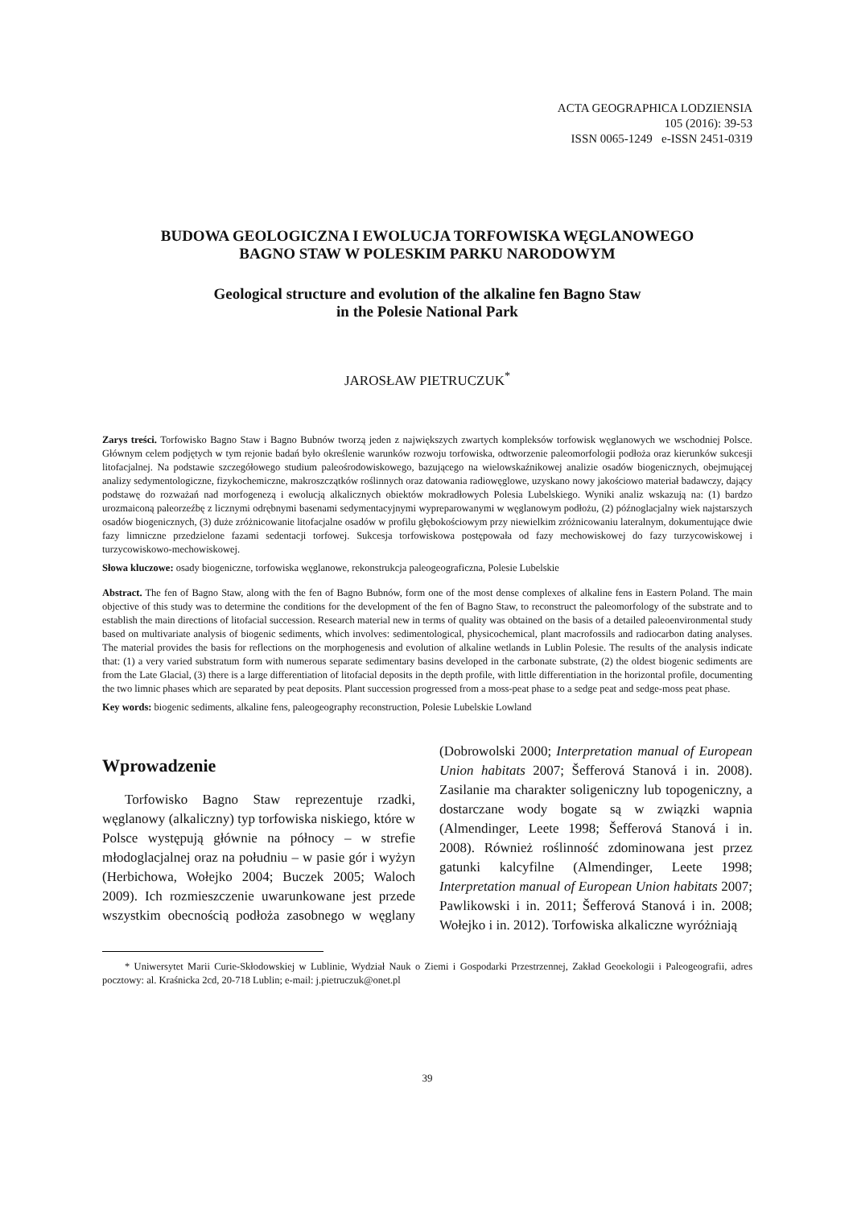ACTA GEOGRAPHICA LODZIENSIA
105 (2016): 39-53
ISSN 0065-1249 e-ISSN 2451-0319
BUDOWA GEOLOGICZNA I EWOLUCJA TORFOWISKA WĘGLANOWEGO
BAGNO STAW W POLESKIM PARKU NARODOWYM
Geological structure and evolution of the alkaline fen Bagno Staw
in the Polesie National Park
JAROSŁAW PIETRUCZUK<sup>*</sup>
Zarys treści. Torfowisko Bagno Staw i Bagno Bubnów tworzą jeden z największych zwartych kompleksów torfowisk węglanowych we wschodniej Polsce. Głównym celem podjętych w tym rejonie badań było określenie warunków rozwoju torfowiska, odtworzenie paleomorfologii podłoża oraz kierunków sukcesji litofacjalnej. Na podstawie szczegółowego studium paleośrodowiskowego, bazującego na wielowskaźnikowej analizie osadów biogenicznych, obejmującej analizy sedymentologiczne, fizykochemiczne, makroszczątków roślinnych oraz datowania radiowęglowe, uzyskano nowy jakościowo materiał badawczy, dający podstawę do rozważań nad morfogenezą i ewolucją alkalicznych obiektów mokradłowych Polesia Lubelskiego. Wyniki analiz wskazują na: (1) bardzo urozmaiconą paleorzeźbę z licznymi odrębnymi basenami sedymentacyjnymi wypreparowanymi w węglanowym podłożu, (2) późnoglacjalny wiek najstarszych osadów biogenicznych, (3) duże zróżnicowanie litofacjalne osadów w profilu głębokościowym przy niewielkim zróżnicowaniu lateralnym, dokumentujące dwie fazy limniczne przedzielone fazami sedentacji torfowej. Sukcesja torfowiskowa postępowała od fazy mechowiskowej do fazy turzycowiskowej i turzycowiskowo-mechowiskowej.
Słowa kluczowe: osady biogeniczne, torfowiska węglanowe, rekonstrukcja paleogeograficzna, Polesie Lubelskie
Abstract. The fen of Bagno Staw, along with the fen of Bagno Bubnów, form one of the most dense complexes of alkaline fens in Eastern Poland. The main objective of this study was to determine the conditions for the development of the fen of Bagno Staw, to reconstruct the paleomorfology of the substrate and to establish the main directions of litofacial succession. Research material new in terms of quality was obtained on the basis of a detailed paleoenvironmental study based on multivariate analysis of biogenic sediments, which involves: sedimentological, physicochemical, plant macrofossils and radiocarbon dating analyses. The material provides the basis for reflections on the morphogenesis and evolution of alkaline wetlands in Lublin Polesie. The results of the analysis indicate that: (1) a very varied substratum form with numerous separate sedimentary basins developed in the carbonate substrate, (2) the oldest biogenic sediments are from the Late Glacial, (3) there is a large differentiation of litofacial deposits in the depth profile, with little differentiation in the horizontal profile, documenting the two limnic phases which are separated by peat deposits. Plant succession progressed from a moss-peat phase to a sedge peat and sedge-moss peat phase.
Key words: biogenic sediments, alkaline fens, paleogeography reconstruction, Polesie Lubelskie Lowland
Wprowadzenie
Torfowisko Bagno Staw reprezentuje rzadki, węglanowy (alkaliczny) typ torfowiska niskiego, które w Polsce występują głównie na północy – w strefie młodoglacjalnej oraz na południu – w pasie gór i wyżyn (Herbichowa, Wołejko 2004; Buczek 2005; Waloch 2009). Ich rozmieszczenie uwarunkowane jest przede wszystkim obecnością podłoża zasobnego w węglany (Dobrowolski 2000; Interpretation manual of European Union habitats 2007; Šefferová Stanová i in. 2008). Zasilanie ma charakter soligeniczny lub topogeniczny, a dostarczane wody bogate są w związki wapnia (Almendinger, Leete 1998; Šefferová Stanová i in. 2008). Również roślinność zdominowana jest przez gatunki kalcyfilne (Almendinger, Leete 1998; Interpretation manual of European Union habitats 2007; Pawlikowski i in. 2011; Šefferová Stanová i in. 2008; Wołejko i in. 2012). Torfowiska alkaliczne wyróżniają
* Uniwersytet Marii Curie-Skłodowskiej w Lublinie, Wydział Nauk o Ziemi i Gospodarki Przestrzennej, Zakład Geoekologii i Paleogeografii, adres pocztowy: al. Kraśnicka 2cd, 20-718 Lublin; e-mail: j.pietruczuk@onet.pl
39